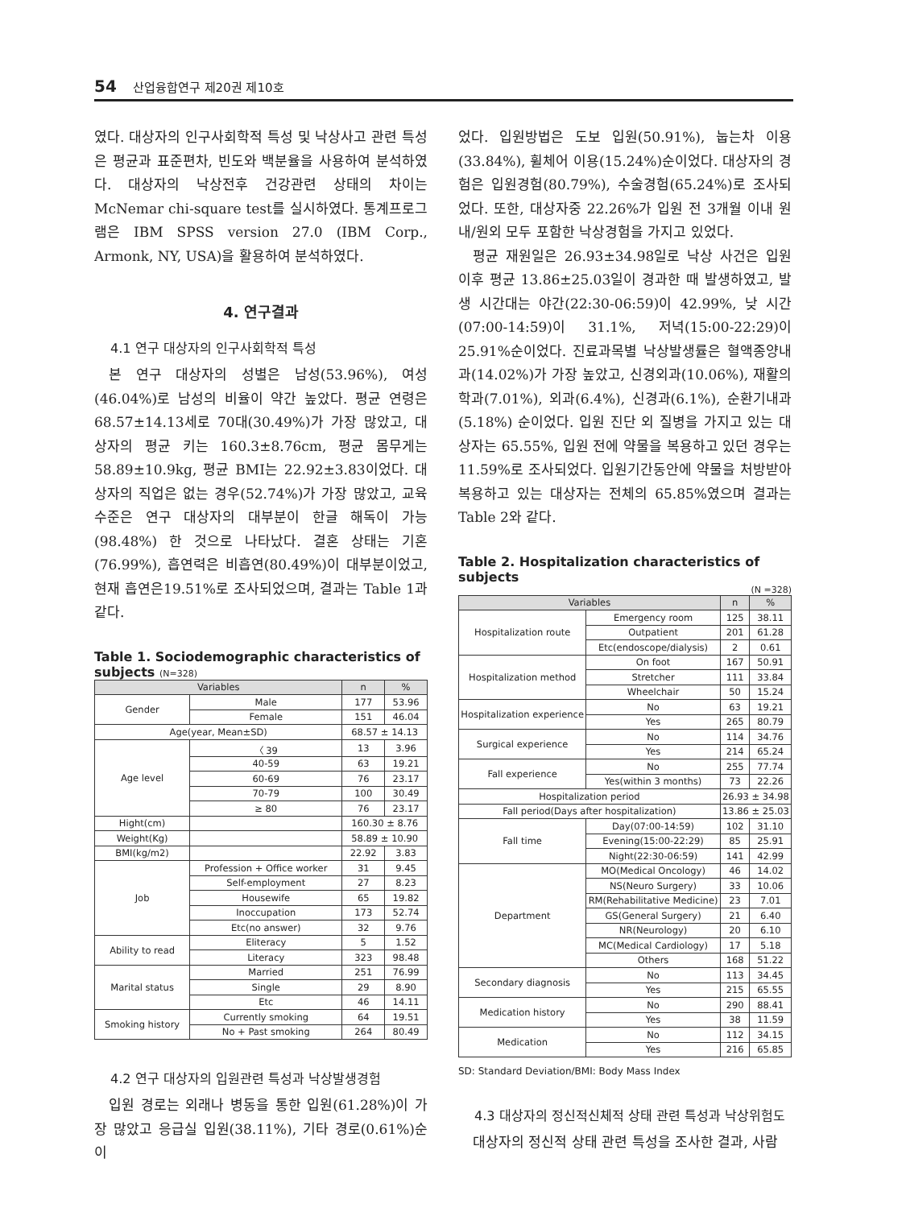54 산업융합연구 제20권 제10호
였다. 대상자의 인구사회학적 특성 및 낙상사고 관련 특성은 평균과 표준편차, 빈도와 백분율을 사용하여 분석하였다. 대상자의 낙상전후 건강관련 상태의 차이는 McNemar chi-square test를 실시하였다. 통계프로그램은 IBM SPSS version 27.0 (IBM Corp., Armonk, NY, USA)을 활용하여 분석하였다.
4. 연구결과
4.1 연구 대상자의 인구사회학적 특성
본 연구 대상자의 성별은 남성(53.96%), 여성(46.04%)로 남성의 비율이 약간 높았다. 평균 연령은 68.57±14.13세로 70대(30.49%)가 가장 많았고, 대상자의 평균 키는 160.3±8.76cm, 평균 몸무게는 58.89±10.9kg, 평균 BMI는 22.92±3.83이었다. 대상자의 직업은 없는 경우(52.74%)가 가장 많았고, 교육수준은 연구 대상자의 대부분이 한글 해독이 가능(98.48%) 한 것으로 나타났다. 결혼 상태는 기혼(76.99%), 흡연력은 비흡연(80.49%)이 대부분이었고, 현재 흡연은19.51%로 조사되었으며, 결과는 Table 1과 같다.
Table 1. Sociodemographic characteristics of subjects (N=328)
| Variables | | n | % |
| --- | --- | --- | --- |
| Gender | Male | 177 | 53.96 |
| | Female | 151 | 46.04 |
| Age(year, Mean±SD) | | 68.57 ± 14.13 | |
| Age level | 〈 39 | 13 | 3.96 |
| | 40-59 | 63 | 19.21 |
| | 60-69 | 76 | 23.17 |
| | 70-79 | 100 | 30.49 |
| | ≥ 80 | 76 | 23.17 |
| Hight(cm) | | 160.30 ± 8.76 | |
| Weight(Kg) | | 58.89 ± 10.90 | |
| BMI(kg/m2) | | 22.92 | 3.83 |
| Job | Profession + Office worker | 31 | 9.45 |
| | Self-employment | 27 | 8.23 |
| | Housewife | 65 | 19.82 |
| | Inoccupation | 173 | 52.74 |
| | Etc(no answer) | 32 | 9.76 |
| Ability to read | Eliteracy | 5 | 1.52 |
| | Literacy | 323 | 98.48 |
| Marital status | Married | 251 | 76.99 |
| | Single | 29 | 8.90 |
| | Etc | 46 | 14.11 |
| Smoking history | Currently smoking | 64 | 19.51 |
| | No + Past smoking | 264 | 80.49 |
4.2 연구 대상자의 입원관련 특성과 낙상발생경험
입원 경로는 외래나 병동을 통한 입원(61.28%)이 가장 많았고 응급실 입원(38.11%), 기타 경로(0.61%)순이
었다. 입원방법은 도보 입원(50.91%), 눕는차 이용(33.84%), 휠체어 이용(15.24%)순이었다. 대상자의 경험은 입원경험(80.79%), 수술경험(65.24%)로 조사되었다. 또한, 대상자중 22.26%가 입원 전 3개월 이내 원내/원외 모두 포함한 낙상경험을 가지고 있었다.
평균 재원일은 26.93±34.98일로 낙상 사건은 입원 이후 평균 13.86±25.03일이 경과한 때 발생하였고, 발생 시간대는 야간(22:30-06:59)이 42.99%, 낮 시간(07:00-14:59)이 31.1%, 저녁(15:00-22:29)이 25.91%순이었다. 진료과목별 낙상발생률은 혈액종양내과(14.02%)가 가장 높았고, 신경외과(10.06%), 재활의학과(7.01%), 외과(6.4%), 신경과(6.1%), 순환기내과(5.18%) 순이었다. 입원 진단 외 질병을 가지고 있는 대상자는 65.55%, 입원 전에 약물을 복용하고 있던 경우는11.59%로 조사되었다. 입원기간동안에 약물을 처방받아 복용하고 있는 대상자는 전체의 65.85%였으며 결과는 Table 2와 같다.
Table 2. Hospitalization characteristics of subjects
(N =328)
| Variables | | n | % |
| --- | --- | --- | --- |
| Hospitalization route | Emergency room | 125 | 38.11 |
| | Outpatient | 201 | 61.28 |
| | Etc(endoscope/dialysis) | 2 | 0.61 |
| Hospitalization method | On foot | 167 | 50.91 |
| | Stretcher | 111 | 33.84 |
| | Wheelchair | 50 | 15.24 |
| Hospitalization experience | No | 63 | 19.21 |
| | Yes | 265 | 80.79 |
| Surgical experience | No | 114 | 34.76 |
| | Yes | 214 | 65.24 |
| Fall experience | No | 255 | 77.74 |
| | Yes(within 3 months) | 73 | 22.26 |
| Hospitalization period | | 26.93 ± 34.98 | |
| Fall period(Days after hospitalization) | | 13.86 ± 25.03 | |
| Fall time | Day(07:00-14:59) | 102 | 31.10 |
| | Evening(15:00-22:29) | 85 | 25.91 |
| | Night(22:30-06:59) | 141 | 42.99 |
| Department | MO(Medical Oncology) | 46 | 14.02 |
| | NS(Neuro Surgery) | 33 | 10.06 |
| | RM(Rehabilitative Medicine) | 23 | 7.01 |
| | GS(General Surgery) | 21 | 6.40 |
| | NR(Neurology) | 20 | 6.10 |
| | MC(Medical Cardiology) | 17 | 5.18 |
| | Others | 168 | 51.22 |
| Secondary diagnosis | No | 113 | 34.45 |
| | Yes | 215 | 65.55 |
| Medication history | No | 290 | 88.41 |
| | Yes | 38 | 11.59 |
| Medication | No | 112 | 34.15 |
| | Yes | 216 | 65.85 |
SD: Standard Deviation/BMI: Body Mass Index
4.3 대상자의 정신적신체적 상태 관련 특성과 낙상위험도
대상자의 정신적 상태 관련 특성을 조사한 결과, 사람